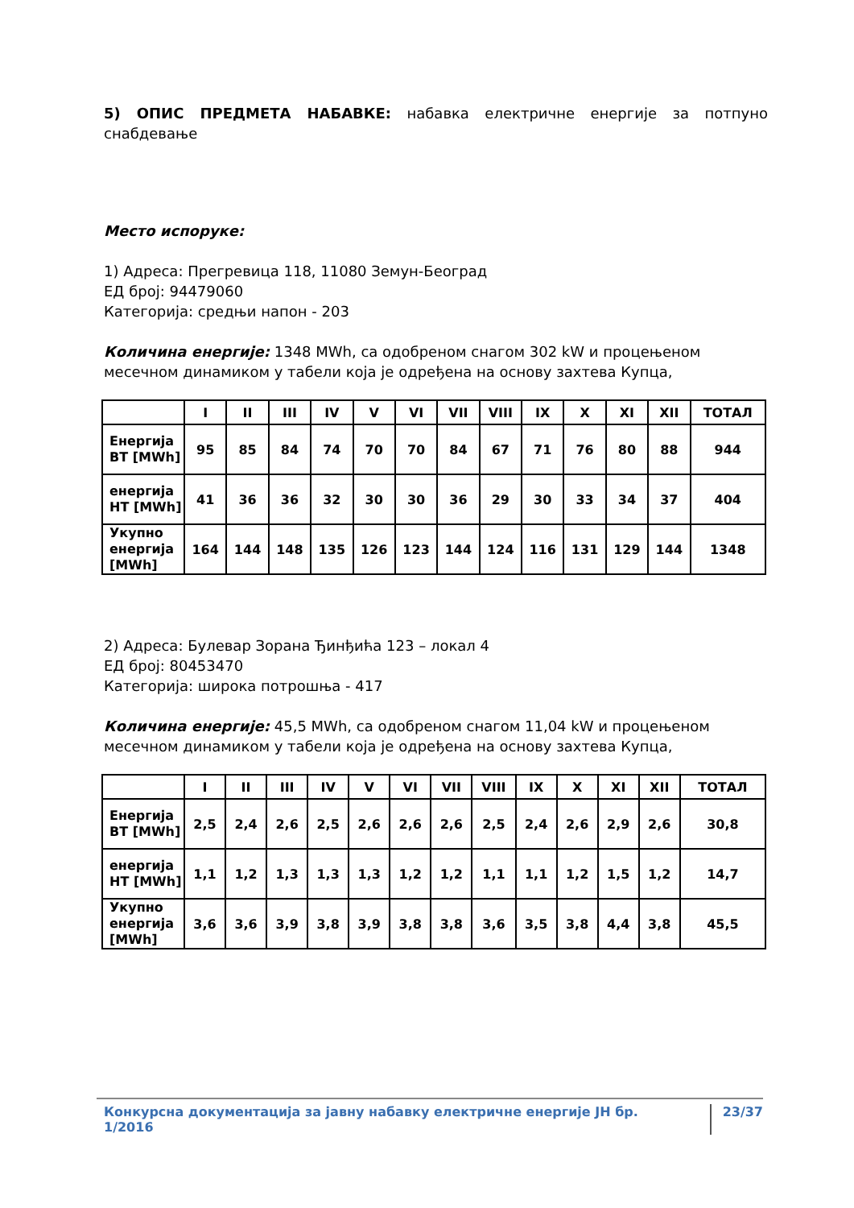5) ОПИС ПРЕДМЕТА НАБАВКЕ: набавка електричне енергије за потпуно снабдевање
Место испоруке:
1) Адреса: Прегревица 118, 11080 Земун-Београд
ЕД број: 94479060
Категорија: средњи напон - 203
Количина енергије: 1348 MWh, са одобреном снагом 302 kW и процењеном месечном динамиком у табели која је одређена на основу захтева Купца,
| | I | II | III | IV | V | VI | VII | VIII | IX | X | XI | XII | ТОТАЛ |
| --- | --- | --- | --- | --- | --- | --- | --- | --- | --- | --- | --- | --- | --- |
| Енергија ВТ [MWh] | 95 | 85 | 84 | 74 | 70 | 70 | 84 | 67 | 71 | 76 | 80 | 88 | 944 |
| енергија НТ [MWh] | 41 | 36 | 36 | 32 | 30 | 30 | 36 | 29 | 30 | 33 | 34 | 37 | 404 |
| Укупно енергија [MWh] | 164 | 144 | 148 | 135 | 126 | 123 | 144 | 124 | 116 | 131 | 129 | 144 | 1348 |
2) Адреса: Булевар Зорана Ђинђића 123 – локал 4
ЕД број: 80453470
Категорија: широка потрошња - 417
Количина енергије: 45,5 MWh, са одобреном снагом 11,04 kW и процењеном месечном динамиком у табели која је одређена на основу захтева Купца,
| | I | II | III | IV | V | VI | VII | VIII | IX | X | XI | XII | ТОТАЛ |
| --- | --- | --- | --- | --- | --- | --- | --- | --- | --- | --- | --- | --- | --- |
| Енергија ВТ [MWh] | 2,5 | 2,4 | 2,6 | 2,5 | 2,6 | 2,6 | 2,6 | 2,5 | 2,4 | 2,6 | 2,9 | 2,6 | 30,8 |
| енергија НТ [MWh] | 1,1 | 1,2 | 1,3 | 1,3 | 1,3 | 1,2 | 1,2 | 1,1 | 1,1 | 1,2 | 1,5 | 1,2 | 14,7 |
| Укупно енергија [MWh] | 3,6 | 3,6 | 3,9 | 3,8 | 3,9 | 3,8 | 3,8 | 3,6 | 3,5 | 3,8 | 4,4 | 3,8 | 45,5 |
Конкурсна документација за јавну набавку електричне енергије ЈН бр. 1/2016 23/37